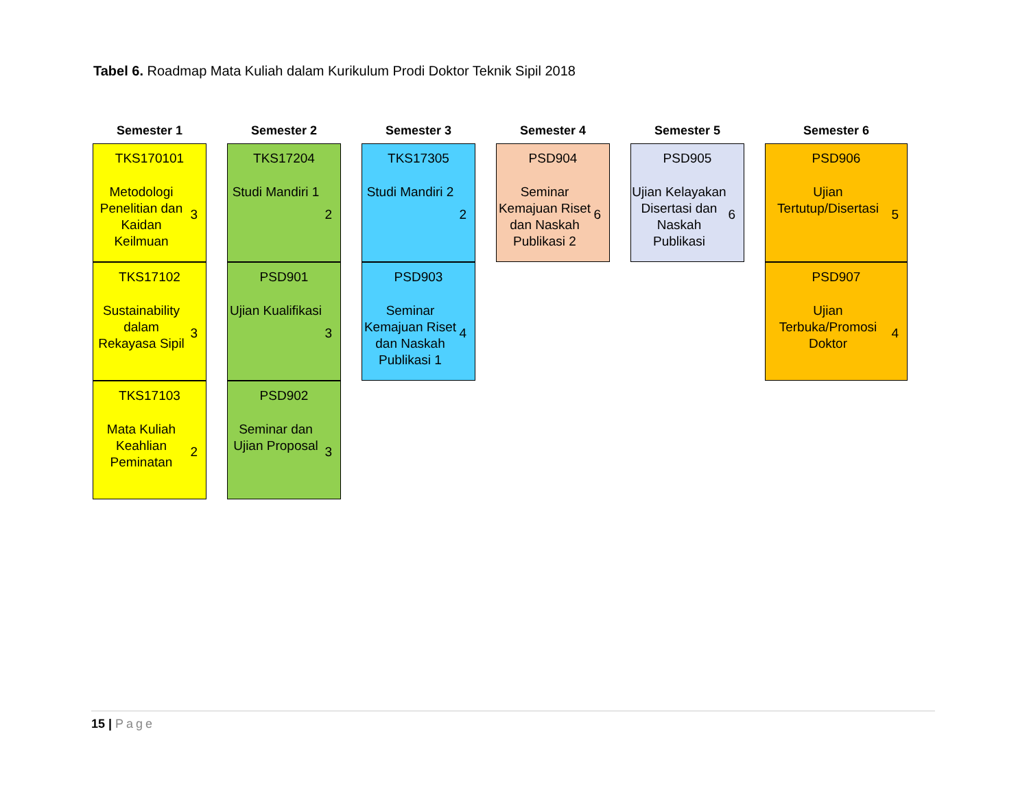Tabel 6. Roadmap Mata Kuliah dalam Kurikulum Prodi Doktor Teknik Sipil 2018
Semester 1
TKS170101
Metodologi Penelitian dan Kaidan Keilmuan
3
TKS17102
Sustainability dalam Rekayasa Sipil
3
TKS17103
Mata Kuliah Keahlian Peminatan
2
Semester 2
TKS17204
Studi Mandiri 1
2
PSD901
Ujian Kualifikasi
3
PSD902
Seminar dan Ujian Proposal
3
Semester 3
TKS17305
Studi Mandiri 2
2
PSD903
Seminar Kemajuan Riset dan Naskah Publikasi 1
4
Semester 4
PSD904
Seminar Kemajuan Riset dan Naskah Publikasi 2
6
Semester 5
PSD905
Ujian Kelayakan Disertasi dan Naskah Publikasi
6
Semester 6
PSD906
Ujian Tertutup/Disertasi
5
PSD907
Ujian Terbuka/Promosi Doktor
4
15 | Page